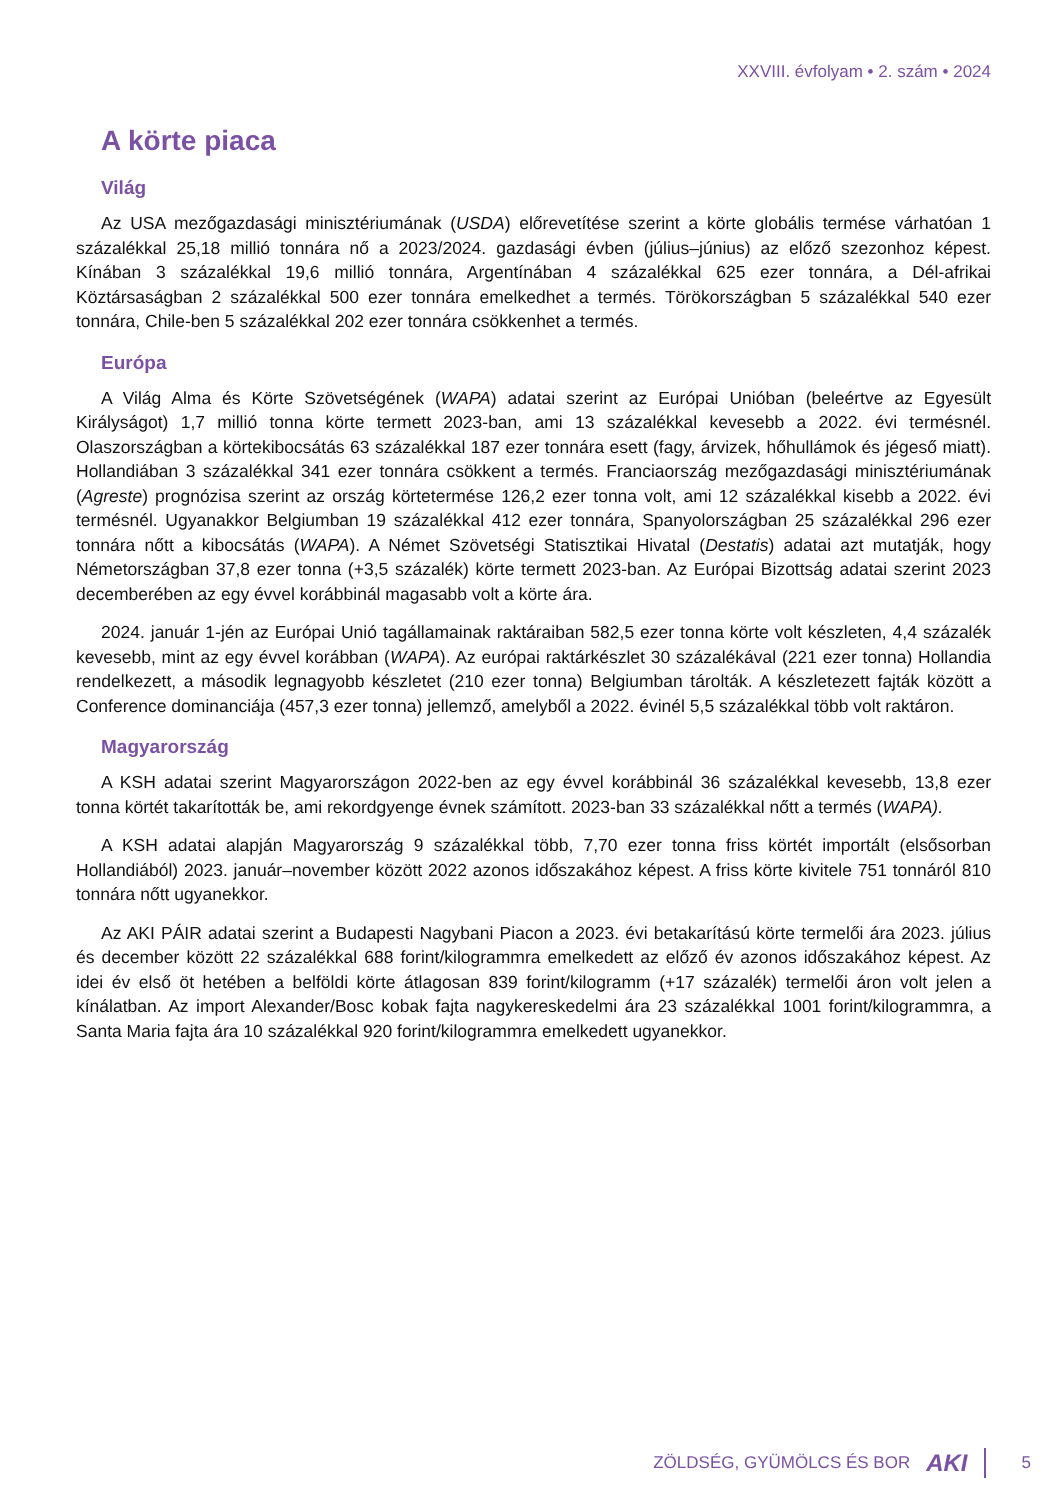XXVIII. évfolyam • 2. szám • 2024
A körte piaca
Világ
Az USA mezőgazdasági minisztériumának (USDA) előrevetítése szerint a körte globális termése várhatóan 1 százalékkal 25,18 millió tonnára nő a 2023/2024. gazdasági évben (július–június) az előző szezonhoz képest. Kínában 3 százalékkal 19,6 millió tonnára, Argentínában 4 százalékkal 625 ezer tonnára, a Dél-afrikai Köztársaságban 2 százalékkal 500 ezer tonnára emelkedhet a termés. Törökországban 5 százalékkal 540 ezer tonnára, Chile-ben 5 százalékkal 202 ezer tonnára csökkenhet a termés.
Európa
A Világ Alma és Körte Szövetségének (WAPA) adatai szerint az Európai Unióban (beleértve az Egyesült Királyságot) 1,7 millió tonna körte termett 2023-ban, ami 13 százalékkal kevesebb a 2022. évi termésnél. Olaszországban a körtekibocsátás 63 százalékkal 187 ezer tonnára esett (fagy, árvizek, hőhullámok és jégeső miatt). Hollandiában 3 százalékkal 341 ezer tonnára csökkent a termés. Franciaország mezőgazdasági minisztériumának (Agreste) prognózisa szerint az ország körtetermése 126,2 ezer tonna volt, ami 12 százalékkal kisebb a 2022. évi termésnél. Ugyanakkor Belgiumban 19 százalékkal 412 ezer tonnára, Spanyolországban 25 százalékkal 296 ezer tonnára nőtt a kibocsátás (WAPA). A Német Szövetségi Statisztikai Hivatal (Destatis) adatai azt mutatják, hogy Németországban 37,8 ezer tonna (+3,5 százalék) körte termett 2023-ban. Az Európai Bizottság adatai szerint 2023 decemberében az egy évvel korábbinál magasabb volt a körte ára.
2024. január 1-jén az Európai Unió tagállamainak raktáraiban 582,5 ezer tonna körte volt készleten, 4,4 százalék kevesebb, mint az egy évvel korábban (WAPA). Az európai raktárkészlet 30 százalékával (221 ezer tonna) Hollandia rendelkezett, a második legnagyobb készletet (210 ezer tonna) Belgiumban tárolták. A készletezett fajták között a Conference dominanciája (457,3 ezer tonna) jellemző, amelyből a 2022. évinél 5,5 százalékkal több volt raktáron.
Magyarország
A KSH adatai szerint Magyarországon 2022-ben az egy évvel korábbinál 36 százalékkal kevesebb, 13,8 ezer tonna körtét takarították be, ami rekordgyenge évnek számított. 2023-ban 33 százalékkal nőtt a termés (WAPA).
A KSH adatai alapján Magyarország 9 százalékkal több, 7,70 ezer tonna friss körtét importált (elsősorban Hollandiából) 2023. január–november között 2022 azonos időszakához képest. A friss körte kivitele 751 tonnáról 810 tonnára nőtt ugyanekkor.
Az AKI PÁIR adatai szerint a Budapesti Nagybani Piacon a 2023. évi betakarítású körte termelői ára 2023. július és december között 22 százalékkal 688 forint/kilogrammra emelkedett az előző év azonos időszakához képest. Az idei év első öt hetében a belföldi körte átlagosan 839 forint/kilogramm (+17 százalék) termelői áron volt jelen a kínálatban. Az import Alexander/Bosc kobak fajta nagykereskedelmi ára 23 százalékkal 1001 forint/kilogrammra, a Santa Maria fajta ára 10 százalékkal 920 forint/kilogrammra emelkedett ugyanekkor.
ZÖLDSÉG, GYÜMÖLCS ÉS BOR AKI 5